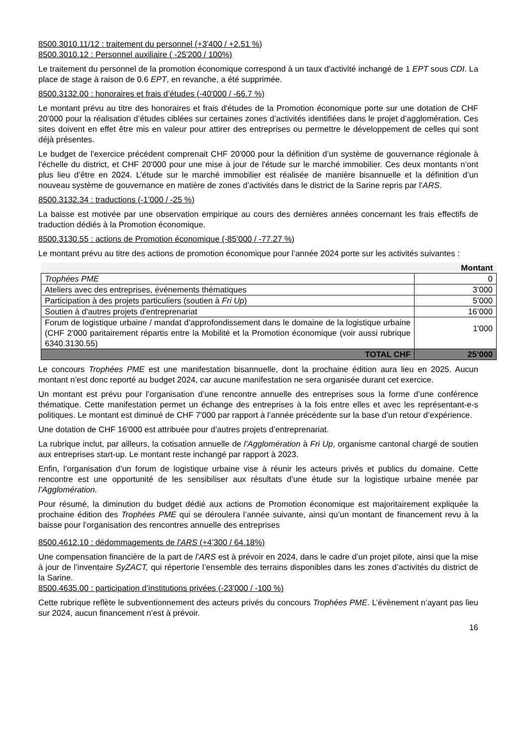8500.3010.11/12 : traitement du personnel (+3'400 / +2.51 %)
8500.3010.12 : Personnel auxiliaire ( -25'200 / 100%)
Le traitement du personnel de la promotion économique correspond à un taux d'activité inchangé de 1 EPT sous CDI. La place de stage à raison de 0.6 EPT, en revanche, a été supprimée.
8500.3132.00 : honoraires et frais d’études (-40'000 / -66.7 %)
Le montant prévu au titre des honoraires et frais d'études de la Promotion économique porte sur une dotation de CHF 20’000 pour la réalisation d’études ciblées sur certaines zones d’activités identifiées dans le projet d’agglomération. Ces sites doivent en effet être mis en valeur pour attirer des entreprises ou permettre le développement de celles qui sont déjà présentes.
Le budget de l’exercice précédent comprenait CHF 20'000 pour la définition d’un système de gouvernance régionale à l’échelle du district, et CHF 20'000 pour une mise à jour de l'étude sur le marché immobilier. Ces deux montants n’ont plus lieu d’être en 2024. L’étude sur le marché immobilier est réalisée de manière bisannuelle et la définition d’un nouveau système de gouvernance en matière de zones d’activités dans le district de la Sarine repris par l’ARS.
8500.3132.34 : traductions (-1’000 / -25 %)
La baisse est motivée par une observation empirique au cours des dernières années concernant les frais effectifs de traduction dédiés à la Promotion économique.
8500.3130.55 : actions de Promotion économique (-85’000 / -77.27 %)
Le montant prévu au titre des actions de promotion économique pour l’année 2024 porte sur les activités suivantes :
| | Montant |
| Trophées PME | 0 |
| Ateliers avec des entreprises, événements thématiques | 3’000 |
| Participation à des projets particuliers (soutien à Fri Up ) | 5’000 |
| Soutien à d'autres projets d'entreprenariat | 16’000 |
| Forum de logistique urbaine / mandat d’approfondissement dans le domaine de la logistique urbaine (CHF 2'000 paritairement répartis entre la Mobilité et la Promotion économique (voir aussi rubrique 6340.3130.55) | 1'000 |
| TOTAL CHF | 25’000 |
Le concours Trophées PME est une manifestation bisannuelle, dont la prochaine édition aura lieu en 2025. Aucun montant n’est donc reporté au budget 2024, car aucune manifestation ne sera organisée durant cet exercice.
Un montant est prévu pour l’organisation d’une rencontre annuelle des entreprises sous la forme d’une conférence thématique. Cette manifestation permet un échange des entreprises à la fois entre elles et avec les représentant-e-s politiques. Le montant est diminué de CHF 7'000 par rapport à l’année précédente sur la base d’un retour d’expérience.
Une dotation de CHF 16'000 est attribuée pour d’autres projets d’entreprenariat.
La rubrique inclut, par ailleurs, la cotisation annuelle de l’Agglomération à Fri Up, organisme cantonal chargé de soutien aux entreprises start-up. Le montant reste inchangé par rapport à 2023.
Enfin, l’organisation d’un forum de logistique urbaine vise à réunir les acteurs privés et publics du domaine. Cette rencontre est une opportunité de les sensibiliser aux résultats d’une étude sur la logistique urbaine menée par l’Agglomération.
Pour résumé, la diminution du budget dédié aux actions de Promotion économique est majoritairement expliquée la prochaine édition des Trophées PME qui se déroulera l’année suivante, ainsi qu’un montant de financement revu à la baisse pour l’organisation des rencontres annuelle des entreprises
8500.4612.10 : dédommagements de l'ARS (+4’300 / 64.18%)
Une compensation financière de la part de l’ARS est à prévoir en 2024, dans le cadre d’un projet pilote, ainsi que la mise à jour de l’inventaire SyZACT, qui répertorie l’ensemble des terrains disponibles dans les zones d’activités du district de la Sarine.
8500.4635.00 : participation d’institutions privées (-23'000 / -100 %)
Cette rubrique reflète le subventionnement des acteurs privés du concours Trophées PME. L’évènement n’ayant pas lieu sur 2024, aucun financement n’est à prévoir.
16